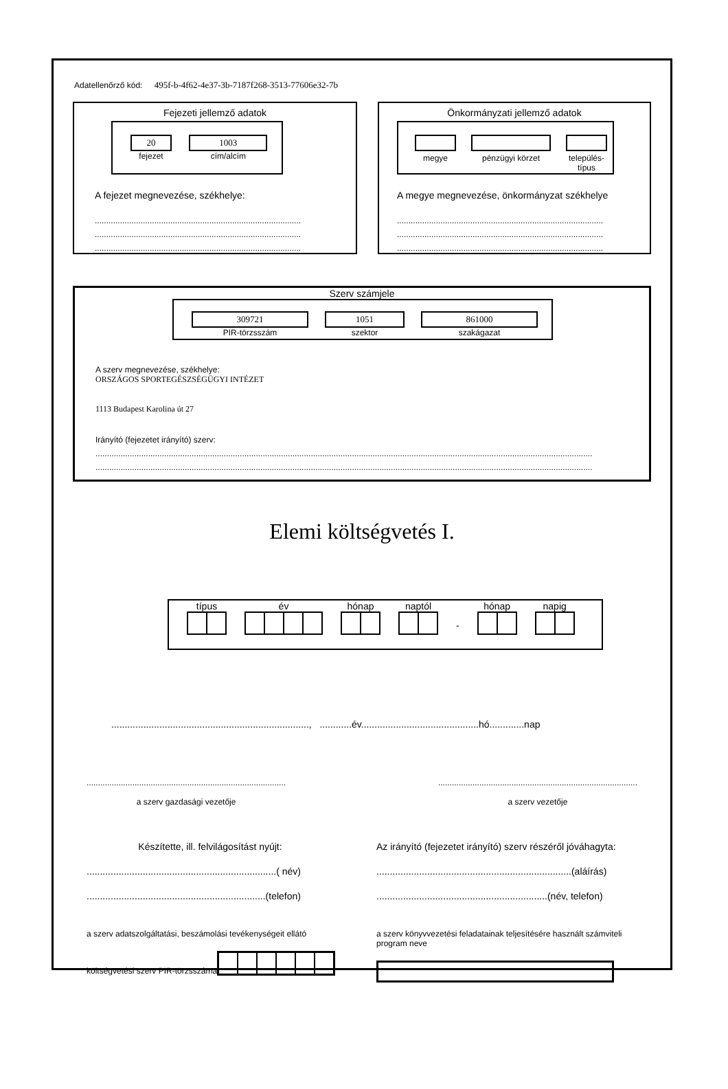Adatellenőrző kód: 495f-b-4f62-4e37-3b-7187f268-3513-77606e32-7b
Fejezeti jellemző adatok
20
fejezet
1003
cím/alcím
A fejezet megnevezése, székhelye:
..........................................................................................
..........................................................................................
..........................................................................................
Önkormányzati jellemző adatok
megye
pénzügyi körzet
település-
típus
A megye megnevezése, önkormányzat székhelye
..........................................................................................
..........................................................................................
..........................................................................................
Szerv számjele
309721
PIR-törzsszám
1051
szektor
861000
szakágazat
A szerv megnevezése, székhelye:
ORSZÁGOS SPORTEGÉSZSÉGÜGYI INTÉZET
1113 Budapest Karolina út 27
Irányító (fejezetet irányító) szerv:
.........................................................................................................................................................................................................................
.........................................................................................................................................................................................................................
Elemi költségvetés I.
típus
év
hónap
naptól
-
hónap
napig
.........................................................................., ............év............................................hó.............nap
.......................................................................................
a szerv gazdasági vezetője
.......................................................................................
a szerv vezetője
Készítette, ill. felvilágosítást nyújt:
.......................................................................( név)
...................................................................(telefon)
Az irányító (fejezetet irányító) szerv részéről jóváhagyta:
.........................................................................(aláírás)
................................................................(név, telefon)
a szerv adatszolgáltatási, beszámolási tevékenységeit ellátó költségvetési szerv PIR-törzsszáma
a szerv könyvvezetési feladatainak teljesítésére használt számviteli program neve